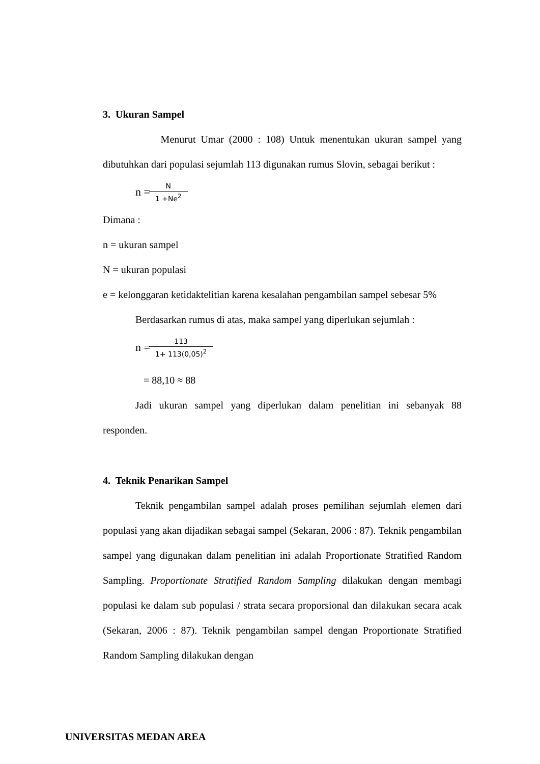3. Ukuran Sampel
Menurut Umar (2000 : 108) Untuk menentukan ukuran sampel yang dibutuhkan dari populasi sejumlah 113 digunakan rumus Slovin, sebagai berikut :
n = N 1 +Ne<sup>2</sup>
Dimana :
n = ukuran sampel
N = ukuran populasi
e = kelonggaran ketidaktelitian karena kesalahan pengambilan sampel sebesar 5%
Berdasarkan rumus di atas, maka sampel yang diperlukan sejumlah :
n = 113 1+ 113(0,05)<sup>2</sup>
= 88,10 ≈ 88
Jadi ukuran sampel yang diperlukan dalam penelitian ini sebanyak 88 responden.
4. Teknik Penarikan Sampel
Teknik pengambilan sampel adalah proses pemilihan sejumlah elemen dari populasi yang akan dijadikan sebagai sampel (Sekaran, 2006 : 87). Teknik pengambilan sampel yang digunakan dalam penelitian ini adalah Proportionate Stratified Random Sampling. Proportionate Stratified Random Sampling dilakukan dengan membagi populasi ke dalam sub populasi / strata secara proporsional dan dilakukan secara acak (Sekaran, 2006 : 87). Teknik pengambilan sampel dengan Proportionate Stratified Random Sampling dilakukan dengan
UNIVERSITAS MEDAN AREA